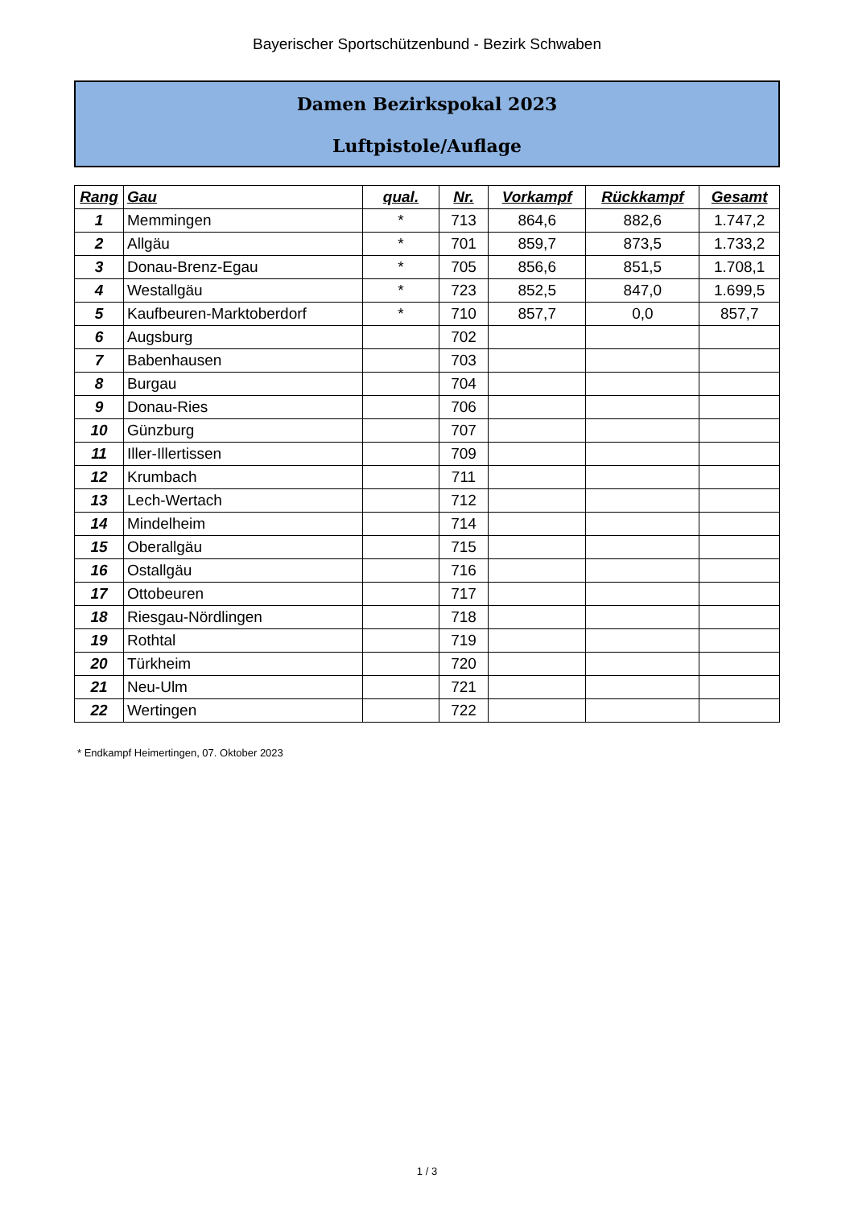Bayerischer Sportschützenbund - Bezirk Schwaben
Damen Bezirkspokal 2023
Luftpistole/Auflage
| Rang | Gau | qual. | Nr. | Vorkampf | Rückkampf | Gesamt |
| --- | --- | --- | --- | --- | --- | --- |
| 1 | Memmingen | * | 713 | 864,6 | 882,6 | 1.747,2 |
| 2 | Allgäu | * | 701 | 859,7 | 873,5 | 1.733,2 |
| 3 | Donau-Brenz-Egau | * | 705 | 856,6 | 851,5 | 1.708,1 |
| 4 | Westallgäu | * | 723 | 852,5 | 847,0 | 1.699,5 |
| 5 | Kaufbeuren-Marktoberdorf | * | 710 | 857,7 | 0,0 | 857,7 |
| 6 | Augsburg | | 702 | | | |
| 7 | Babenhausen | | 703 | | | |
| 8 | Burgau | | 704 | | | |
| 9 | Donau-Ries | | 706 | | | |
| 10 | Günzburg | | 707 | | | |
| 11 | Iller-Illertissen | | 709 | | | |
| 12 | Krumbach | | 711 | | | |
| 13 | Lech-Wertach | | 712 | | | |
| 14 | Mindelheim | | 714 | | | |
| 15 | Oberallgäu | | 715 | | | |
| 16 | Ostallgäu | | 716 | | | |
| 17 | Ottobeuren | | 717 | | | |
| 18 | Riesgau-Nördlingen | | 718 | | | |
| 19 | Rothtal | | 719 | | | |
| 20 | Türkheim | | 720 | | | |
| 21 | Neu-Ulm | | 721 | | | |
| 22 | Wertingen | | 722 | | | |
* Endkampf Heimertingen, 07. Oktober 2023
1 / 3